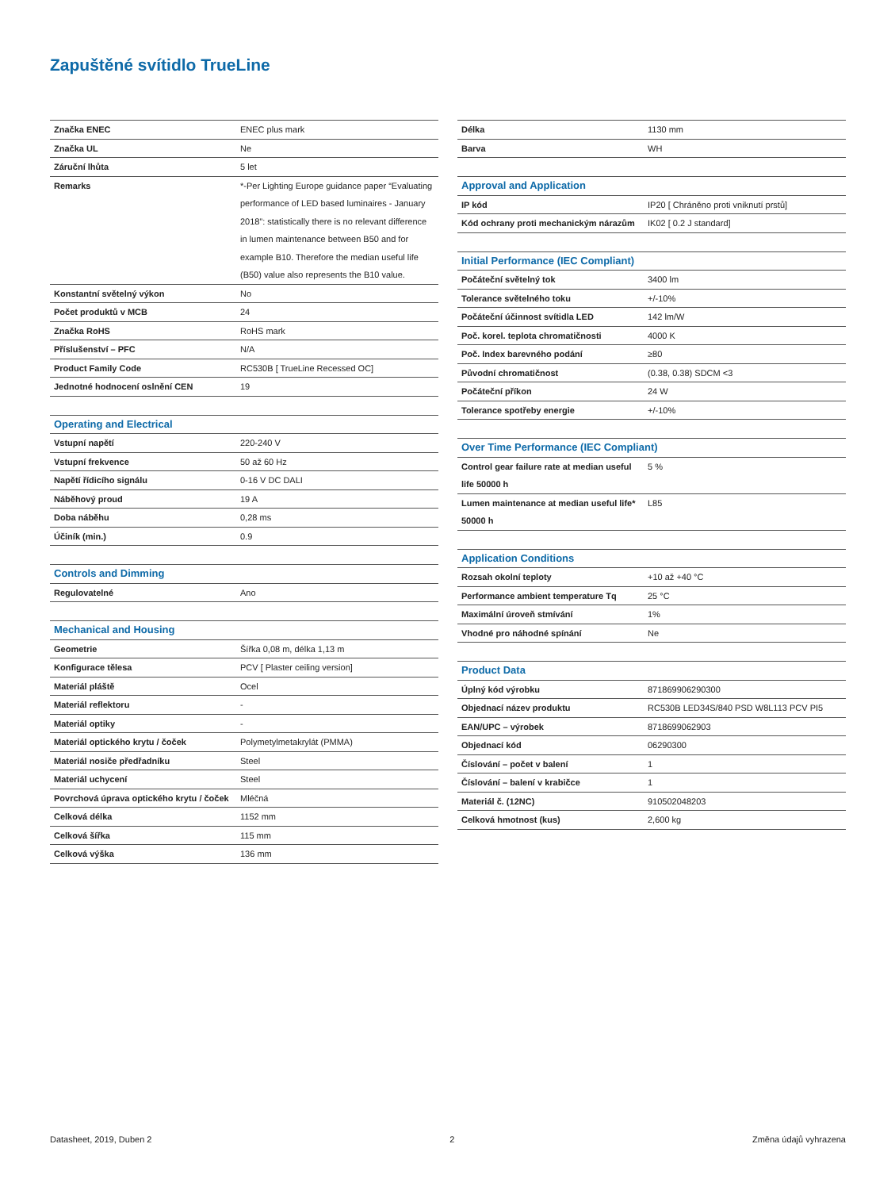Zapuštěné svítidlo TrueLine
| Značka ENEC | ENEC plus mark |
| Značka UL | Ne |
| Záruční lhůta | 5 let |
| Remarks | *-Per Lighting Europe guidance paper “Evaluating performance of LED based luminaires - January 2018”: statistically there is no relevant difference in lumen maintenance between B50 and for example B10. Therefore the median useful life (B50) value also represents the B10 value. |
| Konstantní světelný výkon | No |
| Počet produktů v MCB | 24 |
| Značka RoHS | RoHS mark |
| Příslušenství – PFC | N/A |
| Product Family Code | RC530B [ TrueLine Recessed OC] |
| Jednotné hodnocení oslnění CEN | 19 |
| Operating and Electrical | |
| Vstupní napětí | 220-240 V |
| Vstupní frekvence | 50 až 60 Hz |
| Napětí řídicího signálu | 0-16 V DC DALI |
| Náběhový proud | 19 A |
| Doba náběhu | 0,28 ms |
| Účiník (min.) | 0.9 |
| Controls and Dimming | |
| Regulovatelné | Ano |
| Mechanical and Housing | |
| Geometrie | Šířka 0,08 m, délka 1,13 m |
| Konfigurace tělesa | PCV [ Plaster ceiling version] |
| Materiál pláště | Ocel |
| Materiál reflektoru | - |
| Materiál optiky | - |
| Materiál optického krytu / čoček | Polymetylmetakrylát (PMMA) |
| Materiál nosiče předřadníku | Steel |
| Materiál uchycení | Steel |
| Povrchová úprava optického krytu / čoček | Mléčná |
| Celková délka | 1152 mm |
| Celková šířka | 115 mm |
| Celková výška | 136 mm |
| Délka | 1130 mm |
| Barva | WH |
| Approval and Application | |
| IP kód | IP20 [ Chráněno proti vniknutí prstů] |
| Kód ochrany proti mechanickým nárazům | IK02 [ 0.2 J standard] |
| Initial Performance (IEC Compliant) | |
| Počáteční světelný tok | 3400 lm |
| Tolerance světelného toku | +/-10% |
| Počáteční účinnost svítidla LED | 142 lm/W |
| Poč. korel. teplota chromatičnosti | 4000 K |
| Poč. Index barevného podání | ≥80 |
| Původní chromatičnost | (0.38, 0.38) SDCM <3 |
| Počáteční příkon | 24 W |
| Tolerance spotřeby energie | +/-10% |
| Over Time Performance (IEC Compliant) | |
| Control gear failure rate at median useful life 50000 h | 5 % |
| Lumen maintenance at median useful life* 50000 h | L85 |
| Application Conditions | |
| Rozsah okolní teploty | +10 až +40 °C |
| Performance ambient temperature Tq | 25 °C |
| Maximální úroveň stmívání | 1% |
| Vhodné pro náhodné spínání | Ne |
| Product Data | |
| Úplný kód výrobku | 871869906290300 |
| Objednací název produktu | RC530B LED34S/840 PSD W8L113 PCV PI5 |
| EAN/UPC – výrobek | 8718699062903 |
| Objednací kód | 06290300 |
| Číslování – počet v balení | 1 |
| Číslování – balení v krabičce | 1 |
| Materiál č. (12NC) | 910502048203 |
| Celková hmotnost (kus) | 2,600 kg |
Datasheet, 2019, Duben 2 2 Změna údajů vyhrazena